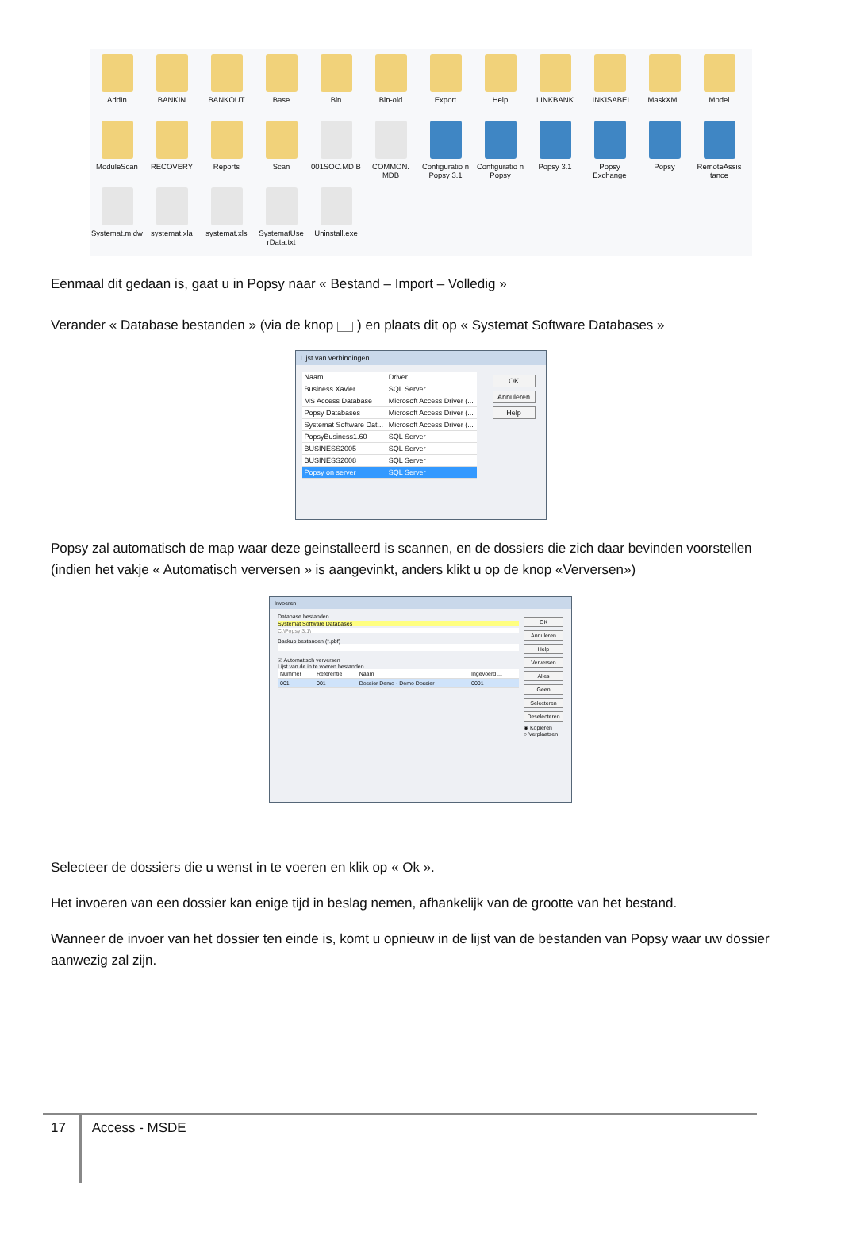AddIn
BANKIN
BANKOUT
Base
Bin
Bin-old
Export
Help
LINKBANK
LINKISABEL
MaskXML
Model
ModuleScan
RECOVERY
Reports
Scan
001SOC.MD B
COMMON. MDB
Configuratio n Popsy 3.1
Configuratio n Popsy
Popsy 3.1
Popsy Exchange
Popsy
RemoteAssis tance
Systemat.m dw
systemat.xla
systemat.xls
SystematUse rData.txt
Uninstall.exe
Eenmaal dit gedaan is, gaat u in Popsy naar « Bestand – Import – Volledig »
Verander « Database bestanden » (via de knop ... ) en plaats dit op « Systemat Software Databases »
Lijst van verbindingen
| Naam | Driver |
| Business Xavier | SQL Server |
| MS Access Database | Microsoft Access Driver (... |
| Popsy Databases | Microsoft Access Driver (... |
| Systemat Software Dat... | Microsoft Access Driver (... |
| PopsyBusiness1.60 | SQL Server |
| BUSINESS2005 | SQL Server |
| BUSINESS2008 | SQL Server |
| Popsy on server | SQL Server |
OK
Annuleren
Help
Popsy zal automatisch de map waar deze geinstalleerd is scannen, en de dossiers die zich daar bevinden voorstellen (indien het vakje « Automatisch verversen » is aangevinkt, anders klikt u op de knop «Verversen»)
Invoeren
Database bestanden
Systemat Software Databases
C:\Popsy 3.1\
Backup bestanden (*.pbf)
☑ Automatisch verversen
Lijst van de in te voeren bestanden
| Nummer | Referentie | Naam | Ingevoerd ... |
| 001 | 001 | Dossier Demo - Demo Dossier | 0001 |
OK
Annuleren
Help
Verversen
Alles
Geen
Selecteren
Deselecteren
◉ Kopiëren
○ Verplaatsen
Selecteer de dossiers die u wenst in te voeren en klik op « Ok ».
Het invoeren van een dossier kan enige tijd in beslag nemen, afhankelijk van de grootte van het bestand.
Wanneer de invoer van het dossier ten einde is, komt u opnieuw in de lijst van de bestanden van Popsy waar uw dossier aanwezig zal zijn.
17 Access - MSDE